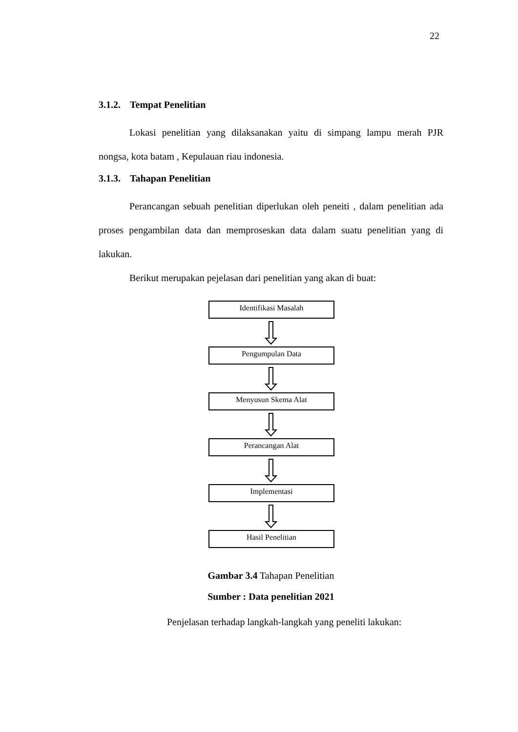22
3.1.2. Tempat Penelitian
Lokasi penelitian yang dilaksanakan yaitu di simpang lampu merah PJR nongsa, kota batam , Kepulauan riau indonesia.
3.1.3. Tahapan Penelitian
Perancangan sebuah penelitian diperlukan oleh peneiti , dalam penelitian ada proses pengambilan data dan memproseskan data dalam suatu penelitian yang di lakukan.
Berikut merupakan pejelasan dari penelitian yang akan di buat:
Identifikasi Masalah
Pengumpulan Data
Menyusun Skema Alat
Perancangan Alat
Implementasi
Hasil Penelitian
Gambar 3.4 Tahapan Penelitian
Sumber : Data penelitian 2021
Penjelasan terhadap langkah-langkah yang peneliti lakukan: